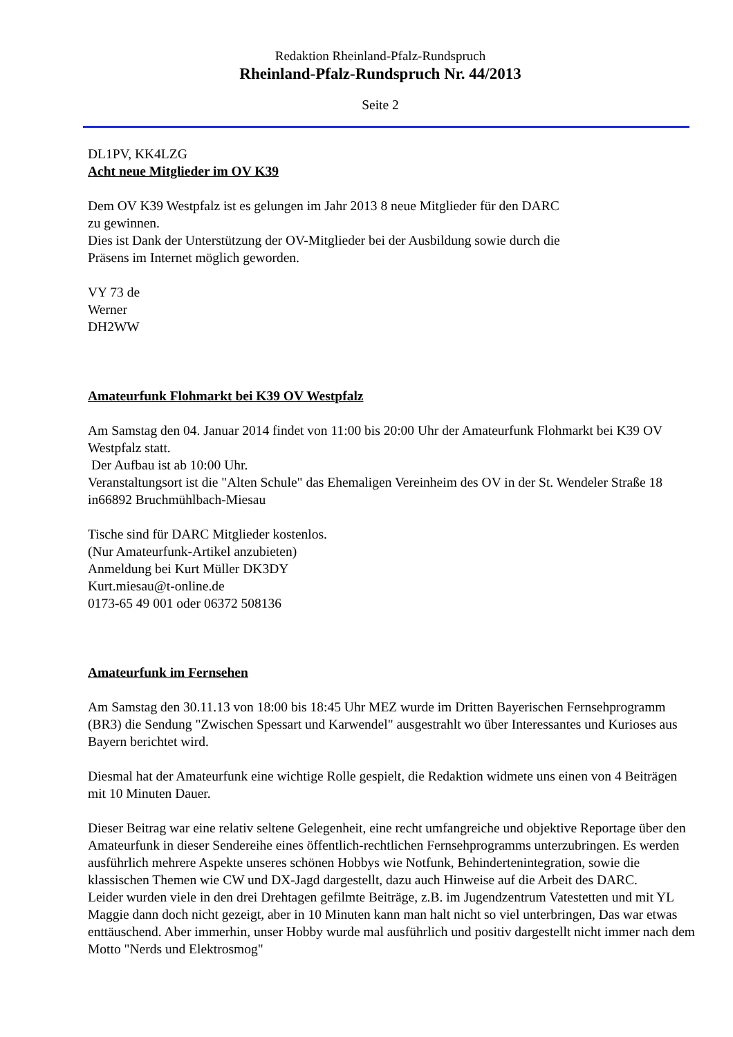Redaktion Rheinland-Pfalz-Rundspruch
Rheinland-Pfalz-Rundspruch Nr. 44/2013
Seite 2
DL1PV, KK4LZG
Acht neue Mitglieder im OV K39
Dem OV K39 Westpfalz ist es gelungen im Jahr 2013 8 neue Mitglieder für den DARC
zu gewinnen.
Dies ist Dank der Unterstützung der OV-Mitglieder bei der Ausbildung sowie durch die
Präsens im Internet möglich geworden.
VY 73 de
Werner
DH2WW
Amateurfunk Flohmarkt bei K39 OV Westpfalz
Am Samstag den 04. Januar 2014 findet von 11:00 bis 20:00 Uhr der Amateurfunk Flohmarkt bei K39 OV Westpfalz statt.
Der Aufbau ist ab 10:00 Uhr.
Veranstaltungsort ist die "Alten Schule" das Ehemaligen Vereinheim des OV in der St. Wendeler Straße 18 in66892 Bruchmühlbach-Miesau
Tische sind für DARC Mitglieder kostenlos.
(Nur Amateurfunk-Artikel anzubieten)
Anmeldung bei Kurt Müller DK3DY
Kurt.miesau@t-online.de
0173-65 49 001 oder 06372 508136
Amateurfunk im Fernsehen
Am Samstag den 30.11.13 von 18:00 bis 18:45 Uhr MEZ wurde im Dritten Bayerischen Fernsehprogramm (BR3) die Sendung "Zwischen Spessart und Karwendel" ausgestrahlt wo über Interessantes und Kurioses aus Bayern berichtet wird.
Diesmal hat der Amateurfunk eine wichtige Rolle gespielt, die Redaktion widmete uns einen von 4 Beiträgen mit 10 Minuten Dauer.
Dieser Beitrag war eine relativ seltene Gelegenheit, eine recht umfangreiche und objektive Reportage über den Amateurfunk in dieser Sendereihe eines öffentlich-rechtlichen Fernsehprogramms unterzubringen. Es werden ausführlich mehrere Aspekte unseres schönen Hobbys wie Notfunk, Behindertenintegration, sowie die klassischen Themen wie CW und DX-Jagd dargestellt, dazu auch Hinweise auf die Arbeit des DARC.
Leider wurden viele in den drei Drehtagen gefilmte Beiträge, z.B. im Jugendzentrum Vatestetten und mit YL Maggie dann doch nicht gezeigt, aber in 10 Minuten kann man halt nicht so viel unterbringen, Das war etwas enttäuschend. Aber immerhin, unser Hobby wurde mal ausführlich und positiv dargestellt nicht immer nach dem Motto "Nerds und Elektrosmog"